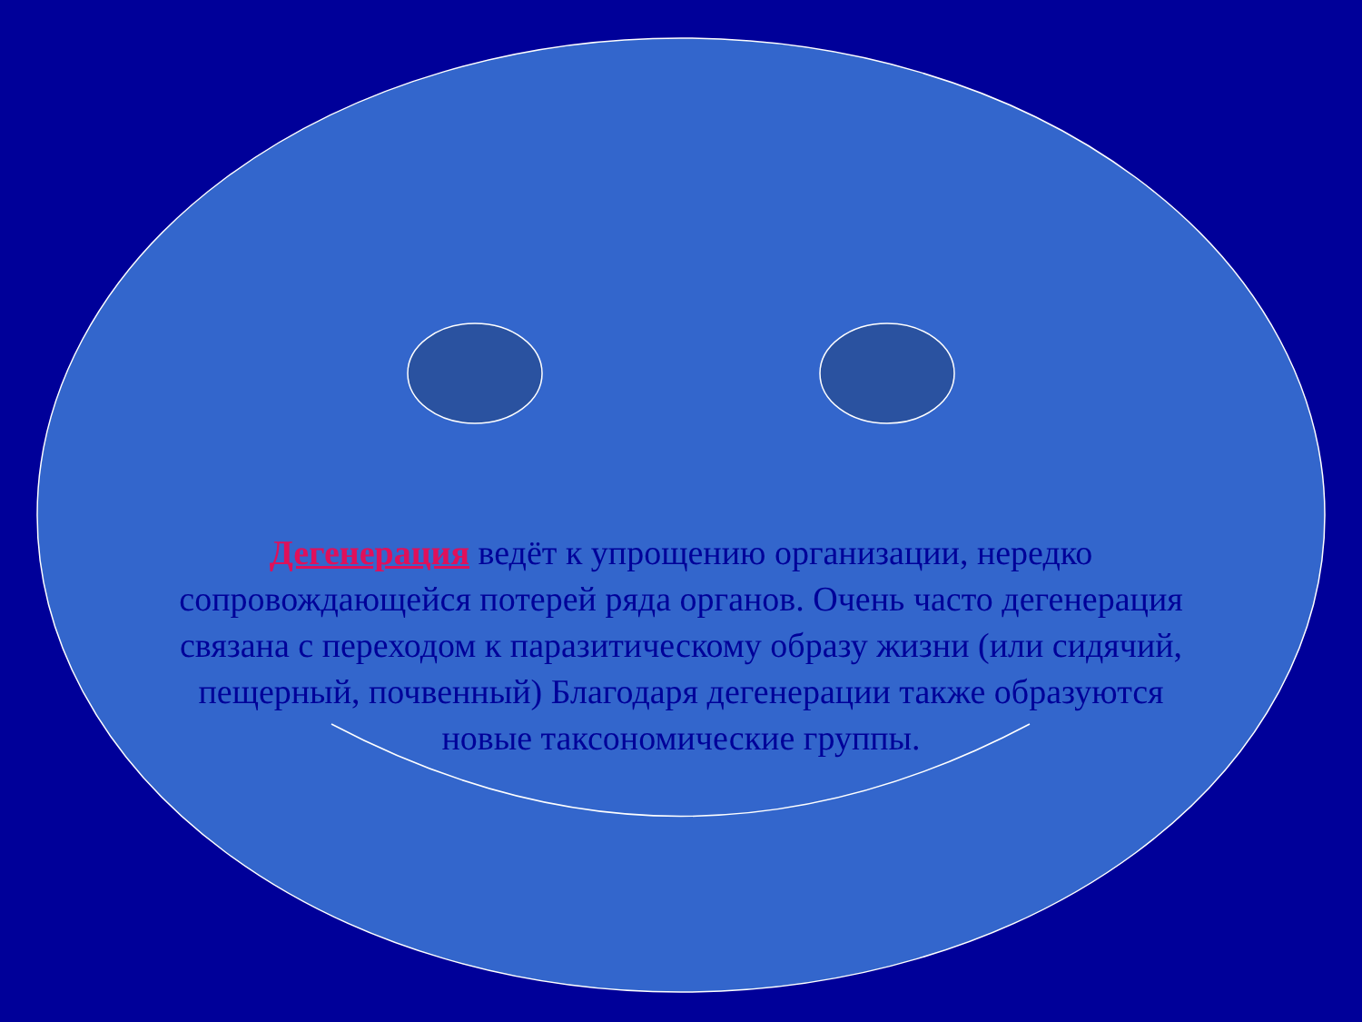Дегенерация ведёт к упрощению организации, нередко сопровождающейся потерей ряда органов. Очень часто дегенерация связана с переходом к паразитическому образу жизни (или сидячий, пещерный, почвенный) Благодаря дегенерации также образуются новые таксономические группы.